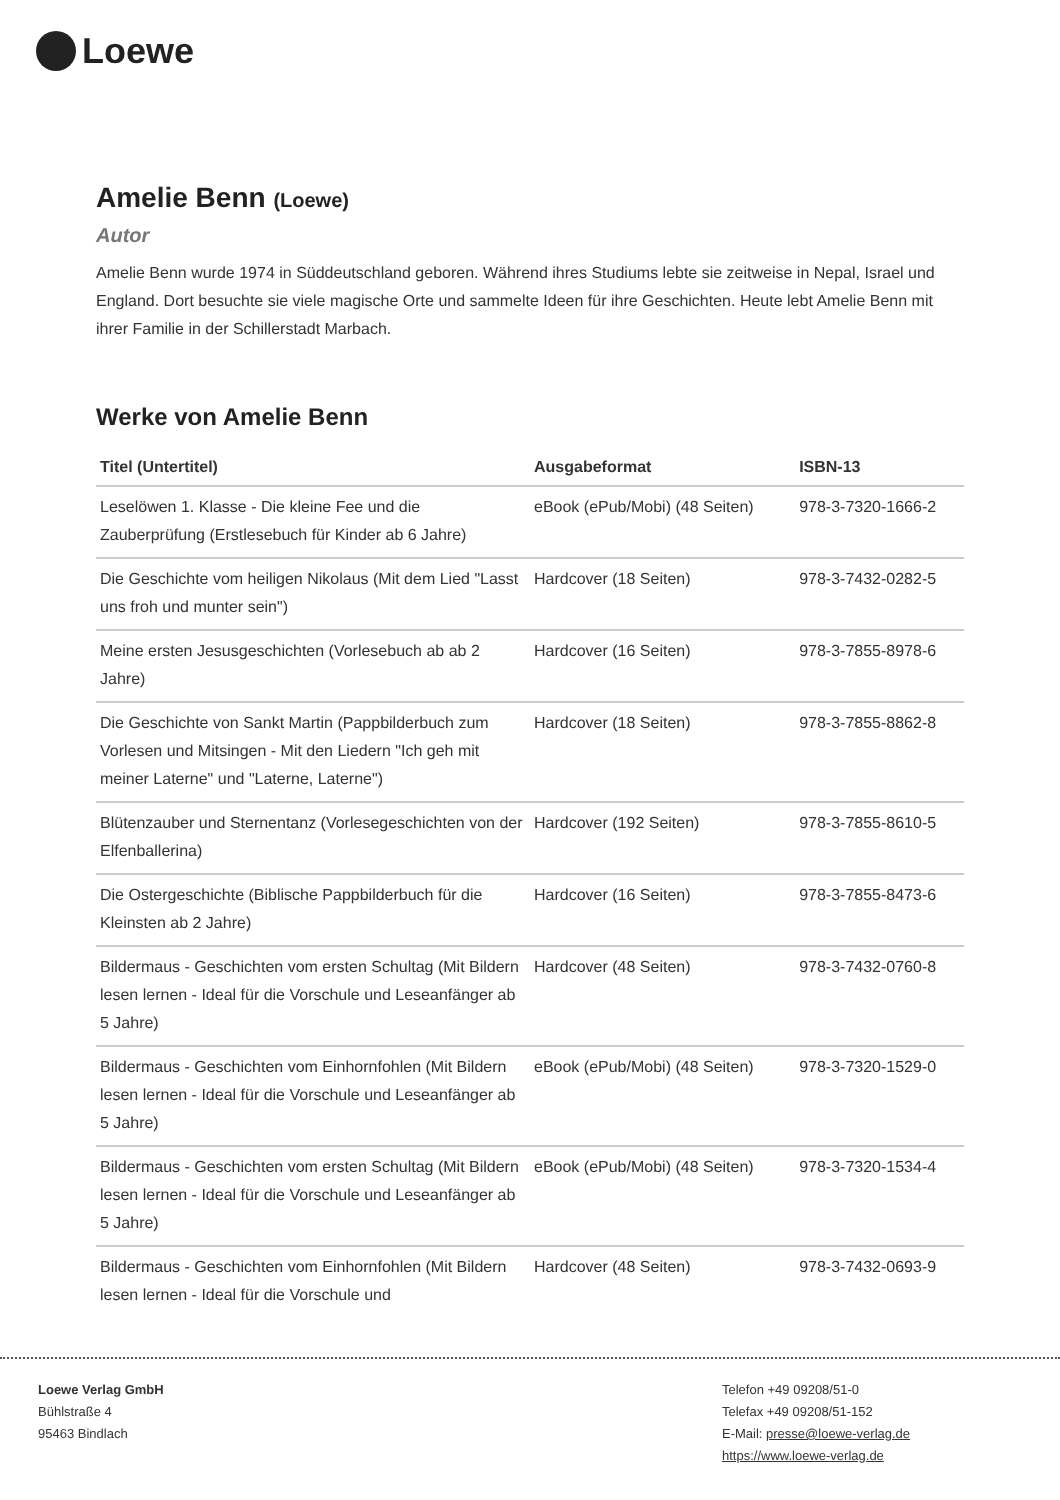Loewe
Amelie Benn (Loewe)
Autor
Amelie Benn wurde 1974 in Süddeutschland geboren. Während ihres Studiums lebte sie zeitweise in Nepal, Israel und England. Dort besuchte sie viele magische Orte und sammelte Ideen für ihre Geschichten. Heute lebt Amelie Benn mit ihrer Familie in der Schillerstadt Marbach.
Werke von Amelie Benn
| Titel (Untertitel) | Ausgabeformat | ISBN-13 |
| --- | --- | --- |
| Leselöwen 1. Klasse - Die kleine Fee und die Zauberprüfung (Erstlesebuch für Kinder ab 6 Jahre) | eBook (ePub/Mobi) (48 Seiten) | 978-3-7320-1666-2 |
| Die Geschichte vom heiligen Nikolaus (Mit dem Lied "Lasst uns froh und munter sein") | Hardcover (18 Seiten) | 978-3-7432-0282-5 |
| Meine ersten Jesusgeschichten (Vorlesebuch ab ab 2 Jahre) | Hardcover (16 Seiten) | 978-3-7855-8978-6 |
| Die Geschichte von Sankt Martin (Pappbilderbuch zum Vorlesen und Mitsingen - Mit den Liedern "Ich geh mit meiner Laterne" und "Laterne, Laterne") | Hardcover (18 Seiten) | 978-3-7855-8862-8 |
| Blütenzauber und Sternentanz (Vorlesegeschichten von der Elfenballerina) | Hardcover (192 Seiten) | 978-3-7855-8610-5 |
| Die Ostergeschichte (Biblische Pappbilderbuch für die Kleinsten ab 2 Jahre) | Hardcover (16 Seiten) | 978-3-7855-8473-6 |
| Bildermaus - Geschichten vom ersten Schultag (Mit Bildern lesen lernen - Ideal für die Vorschule und Leseanfänger ab 5 Jahre) | Hardcover (48 Seiten) | 978-3-7432-0760-8 |
| Bildermaus - Geschichten vom Einhornfohlen (Mit Bildern lesen lernen - Ideal für die Vorschule und Leseanfänger ab 5 Jahre) | eBook (ePub/Mobi) (48 Seiten) | 978-3-7320-1529-0 |
| Bildermaus - Geschichten vom ersten Schultag (Mit Bildern lesen lernen - Ideal für die Vorschule und Leseanfänger ab 5 Jahre) | eBook (ePub/Mobi) (48 Seiten) | 978-3-7320-1534-4 |
| Bildermaus - Geschichten vom Einhornfohlen (Mit Bildern lesen lernen - Ideal für die Vorschule und | Hardcover (48 Seiten) | 978-3-7432-0693-9 |
Loewe Verlag GmbH
Bühlstraße 4
95463 Bindlach
Telefon +49 09208/51-0
Telefax +49 09208/51-152
E-Mail: presse@loewe-verlag.de
https://www.loewe-verlag.de